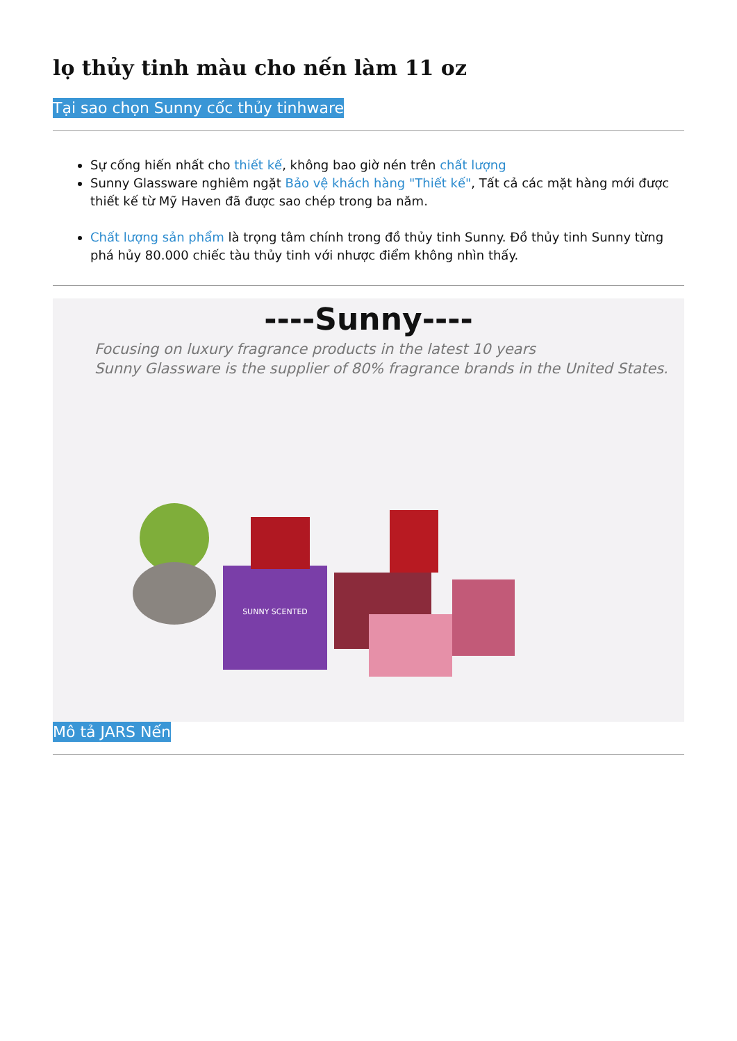lọ thủy tinh màu cho nến làm 11 oz
Tại sao chọn Sunny cốc thủy tinhware
Sự cống hiến nhất cho thiết kế, không bao giờ nén trên chất lượng
Sunny Glassware nghiêm ngặt Bảo vệ khách hàng "Thiết kế", Tất cả các mặt hàng mới được thiết kế từ Mỹ Haven đã được sao chép trong ba năm.
Chất lượng sản phẩm là trọng tâm chính trong đồ thủy tinh Sunny. Đồ thủy tinh Sunny từng phá hủy 80.000 chiếc tàu thủy tinh với nhược điểm không nhìn thấy.
----Sunny----
Focusing on luxury fragrance products in the latest 10 years
Sunny Glassware is the supplier of 80% fragrance brands in the United States.
SUNNY SCENTED
Mô tả JARS Nến